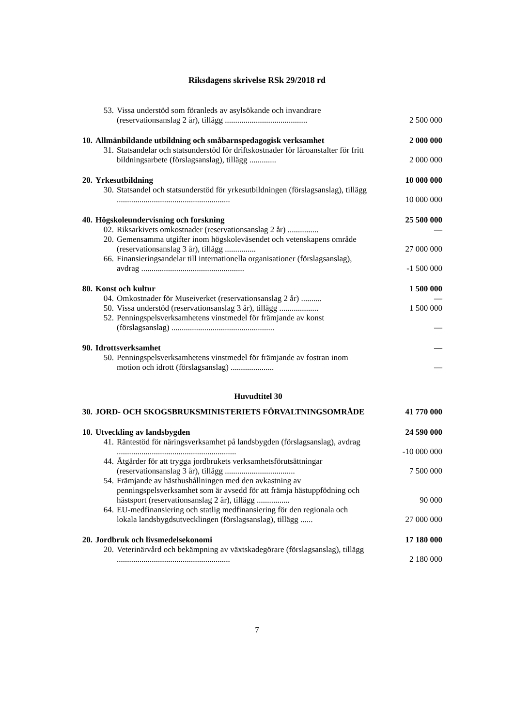Riksdagens skrivelse RSk 29/2018 rd
| | 53. | Vissa understöd som föranleds av asylsökande och invandrare (reservationsanslag 2 år), tillägg ........................................ | 2 500 000 |
| 10. | Allmänbildande utbildning och småbarnspedagogisk verksamhet | | 2 000 000 |
| | 31. | Statsandelar och statsunderstöd för driftskostnader för läroanstalter för fritt bildningsarbete (förslagsanslag), tillägg ............. | 2 000 000 |
| 20. | Yrkesutbildning | | 10 000 000 |
| | 30. | Statsandel och statsunderstöd för yrkesutbildningen (förslagsanslag), tillägg ....................................................... | 10 000 000 |
| 40. | Högskoleundervisning och forskning | | 25 500 000 |
| | 02. | Riksarkivets omkostnader (reservationsanslag 2 år) ............... | — |
| | 20. | Gemensamma utgifter inom högskoleväsendet och vetenskapens område (reservationsanslag 3 år), tillägg ............... | 27 000 000 |
| | 66. | Finansieringsandelar till internationella organisationer (förslagsanslag), avdrag .................................................. | -1 500 000 |
| 80. | Konst och kultur | | 1 500 000 |
| | 04. | Omkostnader för Museiverket (reservationsanslag 2 år) .......... | — |
| | 50. | Vissa understöd (reservationsanslag 3 år), tillägg ................... | 1 500 000 |
| | 52. | Penningspelsverksamhetens vinstmedel för främjande av konst (förslagsanslag) .................................................. | — |
| 90. | Idrottsverksamhet | | — |
| | 50. | Penningspelsverksamhetens vinstmedel för främjande av fostran inom motion och idrott (förslagsanslag) ..................... | — |
| Huvudtitel 30 | | | |
| 30. | JORD- OCH SKOGSBRUKSMINISTERIETS FÖRVALTNINGSOMRÅDE | | 41 770 000 |
| 10. | Utveckling av landsbygden | | 24 590 000 |
| | 41. | Räntestöd för näringsverksamhet på landsbygden (förslagsanslag), avdrag .......................................................... | -10 000 000 |
| | 44. | Åtgärder för att trygga jordbrukets verksamhetsförutsättningar (reservationsanslag 3 år), tillägg .................................. | 7 500 000 |
| | 54. | Främjande av hästhushållningen med den avkastning av penningspelsverksamhet som är avsedd för att främja hästuppfödning och hästsport (reservationsanslag 2 år), tillägg ................ | 90 000 |
| | 64. | EU-medfinansiering och statlig medfinansiering för den regionala och lokala landsbygdsutvecklingen (förslagsanslag), tillägg ...... | 27 000 000 |
| 20. | Jordbruk och livsmedelsekonomi | | 17 180 000 |
| | 20. | Veterinärvård och bekämpning av växtskadegörare (förslagsanslag), tillägg ....................................................... | 2 180 000 |
7